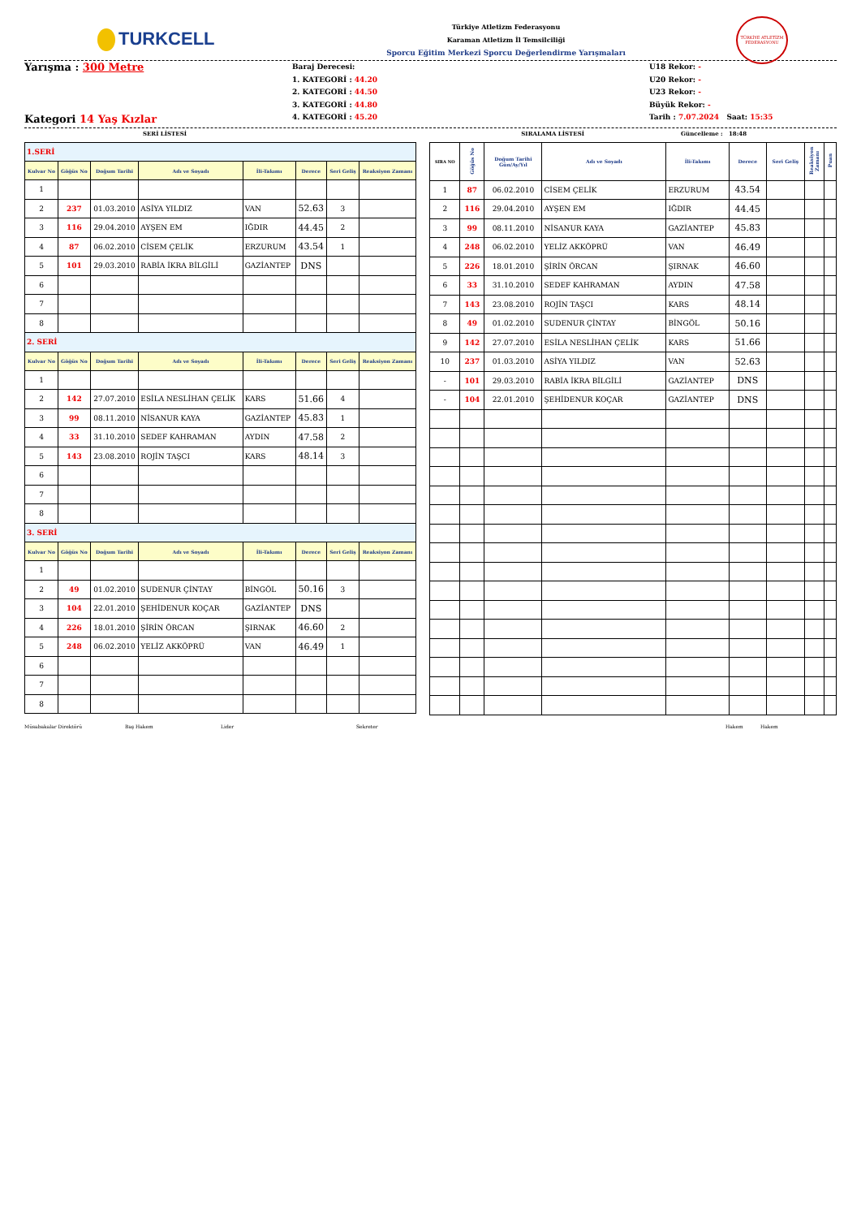TURKCELL
Türkiye Atletizm Federasyonu
Karaman Atletizm İl Temsilciliği
Sporcu Eğitim Merkezi Sporcu Değerlendirme Yarışmaları
TÜRKİYE ATLETİZM FEDERASYONU
Yarışma : 300 Metre
Kategori 14 Yaş Kızlar
Baraj Derecesi:
1. KATEGORİ : 44.20
2. KATEGORİ : 44.50
3. KATEGORİ : 44.80
4. KATEGORİ : 45.20
U18 Rekor: -
U20 Rekor: -
U23 Rekor: -
Büyük Rekor: -
Tarih : 7.07.2024 Saat: 15:35
SERİ LİSTESİ SIRALAMA LİSTESİ Güncelleme : 18:48
| 1.SERİ | | | | | | | |
| Kulvar No | Göğüs No | Doğum Tarihi | Adı ve Soyadı | İli-Takımı | Derece | Seri Geliş | Reaksiyon Zamanı |
| 1 | | | | | | | |
| 2 | 237 | 01.03.2010 | ASİYA YILDIZ | VAN | 52.63 | 3 | |
| 3 | 116 | 29.04.2010 | AYŞEN EM | IĞDIR | 44.45 | 2 | |
| 4 | 87 | 06.02.2010 | CİSEM ÇELİK | ERZURUM | 43.54 | 1 | |
| 5 | 101 | 29.03.2010 | RABİA İKRA BİLGİLİ | GAZİANTEP | DNS | | |
| 6 | | | | | | | |
| 7 | | | | | | | |
| 8 | | | | | | | |
| 2. SERİ | | | | | | | |
| Kulvar No | Göğüs No | Doğum Tarihi | Adı ve Soyadı | İli-Takımı | Derece | Seri Geliş | Reaksiyon Zamanı |
| 1 | | | | | | | |
| 2 | 142 | 27.07.2010 | ESİLA NESLİHAN ÇELİK | KARS | 51.66 | 4 | |
| 3 | 99 | 08.11.2010 | NİSANUR KAYA | GAZİANTEP | 45.83 | 1 | |
| 4 | 33 | 31.10.2010 | SEDEF KAHRAMAN | AYDIN | 47.58 | 2 | |
| 5 | 143 | 23.08.2010 | ROJİN TAŞCI | KARS | 48.14 | 3 | |
| 6 | | | | | | | |
| 7 | | | | | | | |
| 8 | | | | | | | |
| 3. SERİ | | | | | | | |
| Kulvar No | Göğüs No | Doğum Tarihi | Adı ve Soyadı | İli-Takımı | Derece | Seri Geliş | Reaksiyon Zamanı |
| 1 | | | | | | | |
| 2 | 49 | 01.02.2010 | SUDENUR ÇİNTAY | BİNGÖL | 50.16 | 3 | |
| 3 | 104 | 22.01.2010 | ŞEHİDENUR KOÇAR | GAZİANTEP | DNS | | |
| 4 | 226 | 18.01.2010 | ŞİRİN ÖRCAN | ŞIRNAK | 46.60 | 2 | |
| 5 | 248 | 06.02.2010 | YELİZ AKKÖPRÜ | VAN | 46.49 | 1 | |
| 6 | | | | | | | |
| 7 | | | | | | | |
| 8 | | | | | | | |
| SIRA NO | Göğüs No | Doğum Tarihi Gün/Ay/Yıl | Adı ve Soyadı | İli-Takımı | Derece | Seri Geliş | Reaksiyon Zamanı | Puan |
| --- | --- | --- | --- | --- | --- | --- | --- | --- |
| 1 | 87 | 06.02.2010 | CİSEM ÇELİK | ERZURUM | 43.54 | | | |
| 2 | 116 | 29.04.2010 | AYŞEN EM | IĞDIR | 44.45 | | | |
| 3 | 99 | 08.11.2010 | NİSANUR KAYA | GAZİANTEP | 45.83 | | | |
| 4 | 248 | 06.02.2010 | YELİZ AKKÖPRÜ | VAN | 46.49 | | | |
| 5 | 226 | 18.01.2010 | ŞİRİN ÖRCAN | ŞIRNAK | 46.60 | | | |
| 6 | 33 | 31.10.2010 | SEDEF KAHRAMAN | AYDIN | 47.58 | | | |
| 7 | 143 | 23.08.2010 | ROJİN TAŞCI | KARS | 48.14 | | | |
| 8 | 49 | 01.02.2010 | SUDENUR ÇİNTAY | BİNGÖL | 50.16 | | | |
| 9 | 142 | 27.07.2010 | ESİLA NESLİHAN ÇELİK | KARS | 51.66 | | | |
| 10 | 237 | 01.03.2010 | ASİYA YILDIZ | VAN | 52.63 | | | |
| - | 101 | 29.03.2010 | RABİA İKRA BİLGİLİ | GAZİANTEP | DNS | | | |
| - | 104 | 22.01.2010 | ŞEHİDENUR KOÇAR | GAZİANTEP | DNS | | | |
Müsabakalar Direktörü Baş Hakem Lider Sekreter Hakem Hakem